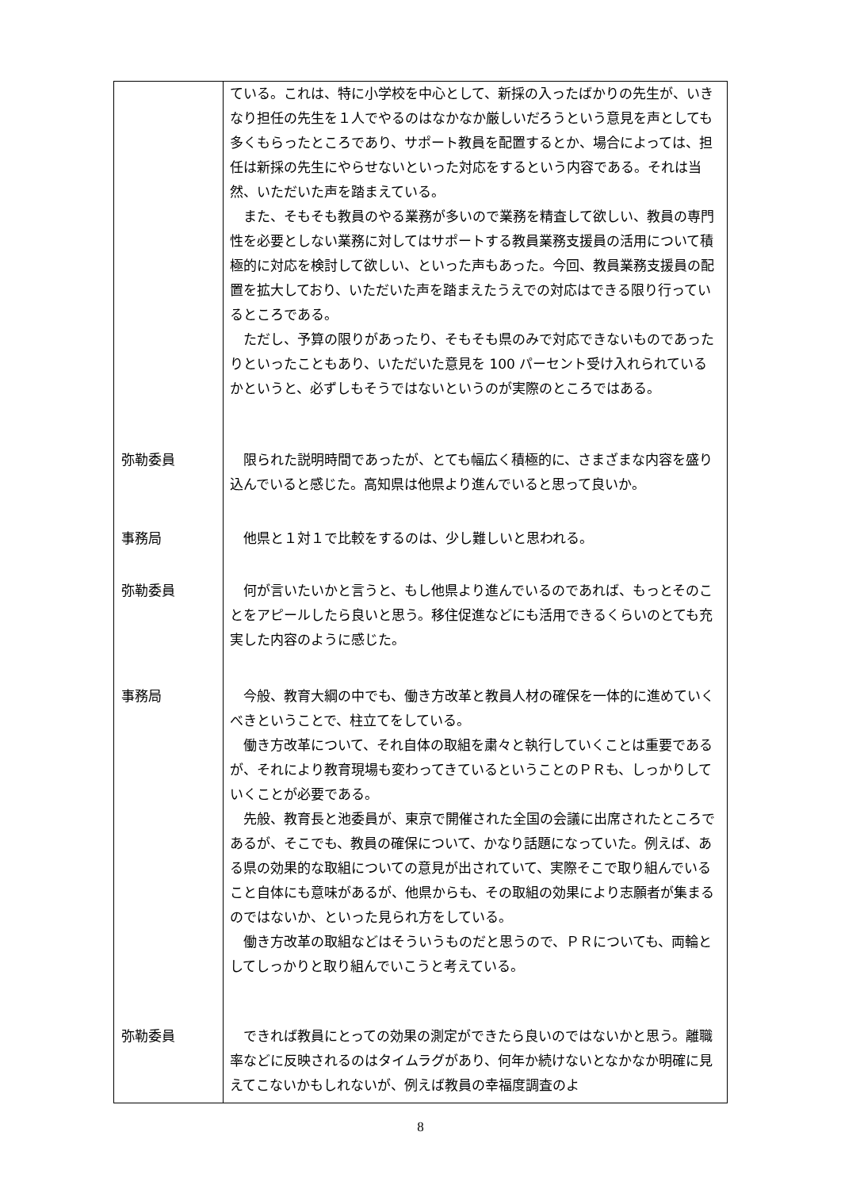| | ている。これは、特に小学校を中心として、新採の入ったばかりの先生が、いきなり担任の先生を１人でやるのはなかなか厳しいだろうという意見を声としても多くもらったところであり、サポート教員を配置するとか、場合によっては、担任は新採の先生にやらせないといった対応をするという内容である。それは当然、いただいた声を踏まえている。 また、そもそも教員のやる業務が多いので業務を精査して欲しい、教員の専門性を必要としない業務に対してはサポートする教員業務支援員の活用について積極的に対応を検討して欲しい、といった声もあった。今回、教員業務支援員の配置を拡大しており、いただいた声を踏まえたうえでの対応はできる限り行っているところである。 ただし、予算の限りがあったり、そもそも県のみで対応できないものであったりといったこともあり、いただいた意見を 100 パーセント受け入れられているかというと、必ずしもそうではないというのが実際のところではある。 |
| 弥勒委員 | 限られた説明時間であったが、とても幅広く積極的に、さまざまな内容を盛り込んでいると感じた。高知県は他県より進んでいると思って良いか。 |
| 事務局 | 他県と１対１で比較をするのは、少し難しいと思われる。 |
| 弥勒委員 | 何が言いたいかと言うと、もし他県より進んでいるのであれば、もっとそのことをアピールしたら良いと思う。移住促進などにも活用できるくらいのとても充実した内容のように感じた。 |
| 事務局 | 今般、教育大綱の中でも、働き方改革と教員人材の確保を一体的に進めていくべきということで、柱立てをしている。 働き方改革について、それ自体の取組を粛々と執行していくことは重要であるが、それにより教育現場も変わってきているということのＰＲも、しっかりしていくことが必要である。 先般、教育長と池委員が、東京で開催された全国の会議に出席されたところであるが、そこでも、教員の確保について、かなり話題になっていた。例えば、ある県の効果的な取組についての意見が出されていて、実際そこで取り組んでいること自体にも意味があるが、他県からも、その取組の効果により志願者が集まるのではないか、といった見られ方をしている。 働き方改革の取組などはそういうものだと思うので、ＰＲについても、両輪としてしっかりと取り組んでいこうと考えている。 |
| 弥勒委員 | できれば教員にとっての効果の測定ができたら良いのではないかと思う。離職率などに反映されるのはタイムラグがあり、何年か続けないとなかなか明確に見えてこないかもしれないが、例えば教員の幸福度調査のよ |
8